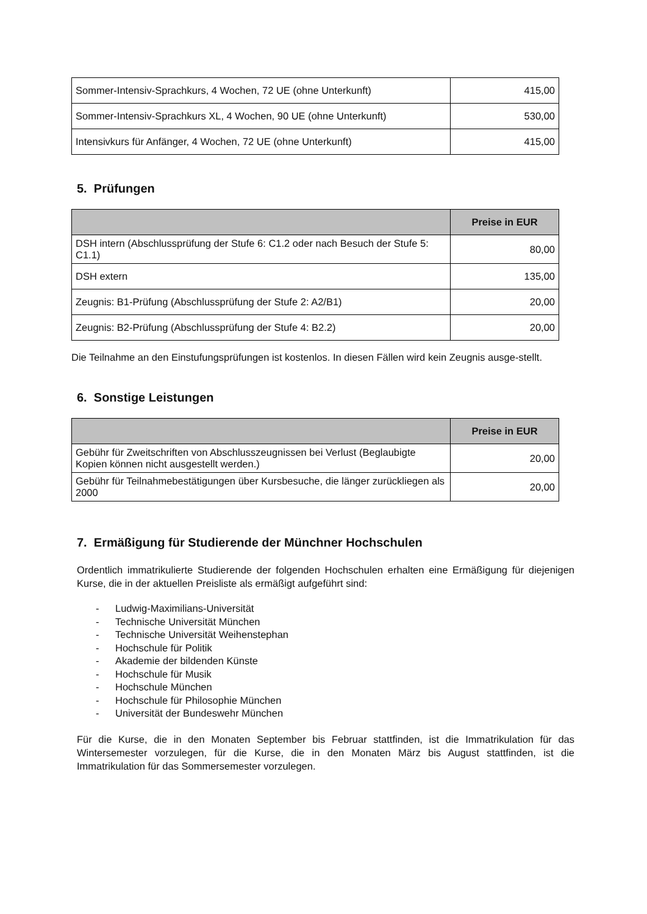| Sommer-Intensiv-Sprachkurs, 4 Wochen, 72 UE (ohne Unterkunft) | 415,00 |
| Sommer-Intensiv-Sprachkurs XL, 4 Wochen, 90 UE (ohne Unterkunft) | 530,00 |
| Intensivkurs für Anfänger, 4 Wochen, 72 UE (ohne Unterkunft) | 415,00 |
5. Prüfungen
| | Preise in EUR |
| --- | --- |
| DSH intern (Abschlussprüfung der Stufe 6: C1.2 oder nach Besuch der Stufe 5: C1.1) | 80,00 |
| DSH extern | 135,00 |
| Zeugnis: B1-Prüfung (Abschlussprüfung der Stufe 2: A2/B1) | 20,00 |
| Zeugnis: B2-Prüfung (Abschlussprüfung der Stufe 4: B2.2) | 20,00 |
Die Teilnahme an den Einstufungsprüfungen ist kostenlos. In diesen Fällen wird kein Zeugnis ausge-stellt.
6. Sonstige Leistungen
| | Preise in EUR |
| --- | --- |
| Gebühr für Zweitschriften von Abschlusszeugnissen bei Verlust (Beglaubigte Kopien können nicht ausgestellt werden.) | 20,00 |
| Gebühr für Teilnahmebestätigungen über Kursbesuche, die länger zurückliegen als 2000 | 20,00 |
7. Ermäßigung für Studierende der Münchner Hochschulen
Ordentlich immatrikulierte Studierende der folgenden Hochschulen erhalten eine Ermäßigung für diejenigen Kurse, die in der aktuellen Preisliste als ermäßigt aufgeführt sind:
- Ludwig-Maximilians-Universität
- Technische Universität München
- Technische Universität Weihenstephan
- Hochschule für Politik
- Akademie der bildenden Künste
- Hochschule für Musik
- Hochschule München
- Hochschule für Philosophie München
- Universität der Bundeswehr München
Für die Kurse, die in den Monaten September bis Februar stattfinden, ist die Immatrikulation für das Wintersemester vorzulegen, für die Kurse, die in den Monaten März bis August stattfinden, ist die Immatrikulation für das Sommersemester vorzulegen.